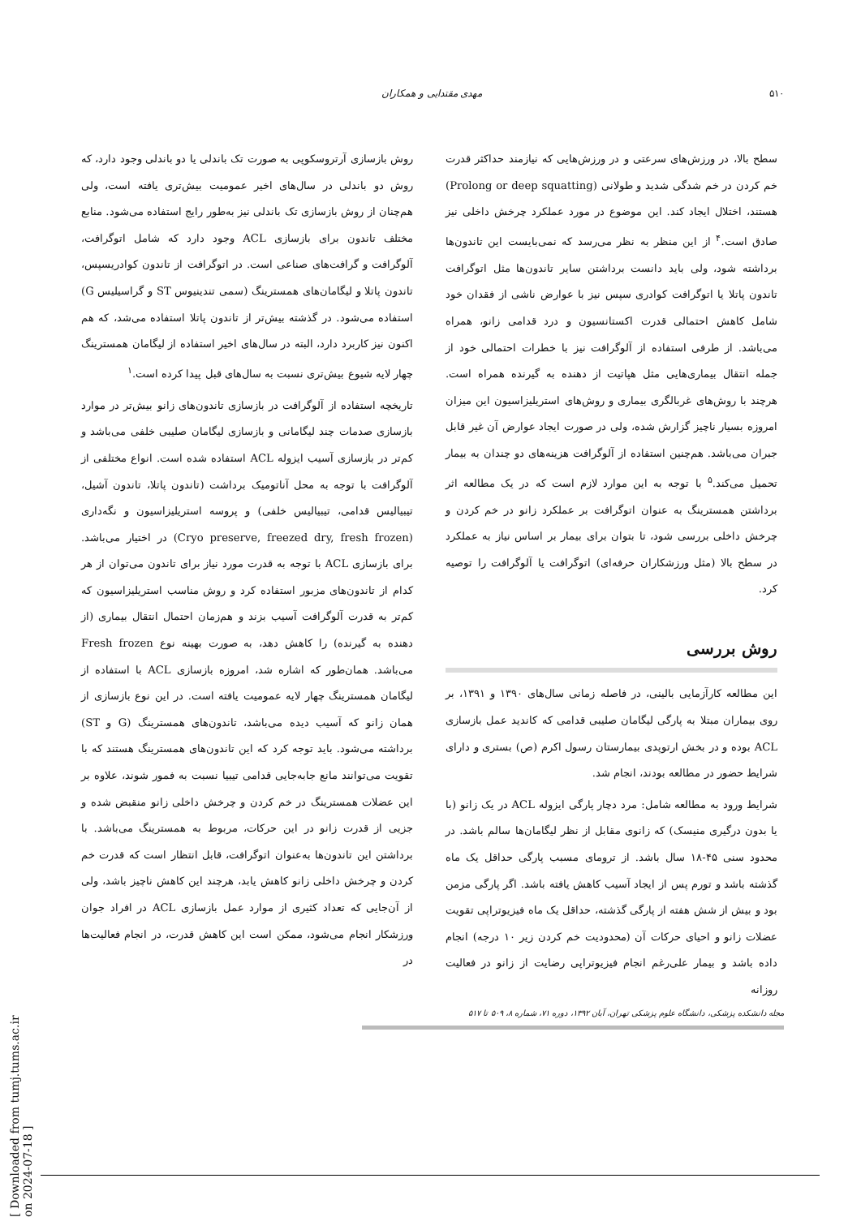مهدی مقتدایی و همکاران ۵۱۰
روش بازسازی آرتروسکوپی به صورت تک باندلی یا دو باندلی وجود دارد، که روش دو باندلی در سال‌های اخیر عمومیت بیش‌تری یافته است، ولی هم‌چنان از روش بازسازی تک باندلی نیز به‌طور رایج استفاده می‌شود. منابع مختلف تاندون برای بازسازی ACL وجود دارد که شامل اتوگرافت، آلوگرافت و گرافت‌های صناعی است. در اتوگرافت از تاندون کوادریسپس، تاندون پاتلا و لیگامان‌های همسترینگ (سمی تندینیوس ST و گراسیلیس G) استفاده می‌شود. در گذشته بیش‌تر از تاندون پاتلا استفاده می‌شد، که هم اکنون نیز کاربرد دارد، البته در سال‌های اخیر استفاده از لیگامان همسترینگ چهار لایه شیوع بیش‌تری نسبت به سال‌های قبل پیدا کرده است.<sup>۱</sup>
تاریخچه استفاده از آلوگرافت در بازسازی تاندون‌های زانو بیش‌تر در موارد بازسازی صدمات چند لیگامانی و بازسازی لیگامان صلیبی خلفی می‌باشد و کم‌تر در بازسازی آسیب ایزوله ACL استفاده شده است. انواع مختلفی از آلوگرافت با توجه به محل آناتومیک برداشت (تاندون پاتلا، تاندون آشیل، تیبیالیس قدامی، تیبیالیس خلفی) و پروسه استریلیزاسیون و نگه‌داری (Cryo preserve, freezed dry, fresh frozen) در اختیار می‌باشد. برای بازسازی ACL با توجه به قدرت مورد نیاز برای تاندون می‌توان از هر کدام از تاندون‌های مزبور استفاده کرد و روش مناسب استریلیزاسیون که کم‌تر به قدرت آلوگرافت آسیب بزند و هم‌زمان احتمال انتقال بیماری (از دهنده به گیرنده) را کاهش دهد، به صورت بهینه نوع Fresh frozen می‌باشد. همان‌طور که اشاره شد، امروزه بازسازی ACL با استفاده از لیگامان همسترینگ چهار لایه عمومیت یافته است. در این نوع بازسازی از همان زانو که آسیب دیده می‌باشد، تاندون‌های همسترینگ (G و ST) برداشته می‌شود. باید توجه کرد که این تاندون‌های همسترینگ هستند که با تقویت می‌توانند مانع جابه‌جایی قدامی تیبیا نسبت به فمور شوند، علاوه بر این عضلات همسترینگ در خم کردن و چرخش داخلی زانو منقبض شده و جزیی از قدرت زانو در این حرکات، مربوط به همسترینگ می‌باشد. با برداشتن این تاندون‌ها به‌عنوان اتوگرافت، قابل انتظار است که قدرت خم کردن و چرخش داخلی زانو کاهش یابد، هرچند این کاهش ناچیز باشد، ولی از آن‌جایی که تعداد کثیری از موارد عمل بازسازی ACL در افراد جوان ورزشکار انجام می‌شود، ممکن است این کاهش قدرت، در انجام فعالیت‌ها در
سطح بالا، در ورزش‌های سرعتی و در ورزش‌هایی که نیازمند حداکثر قدرت خم کردن در خم شدگی شدید و طولانی (Prolong or deep squatting) هستند، اختلال ایجاد کند. این موضوع در مورد عملکرد چرخش داخلی نیز صادق است.<sup>۴</sup> از این منظر به نظر می‌رسد که نمی‌بایست این تاندون‌ها برداشته شود، ولی باید دانست برداشتن سایر تاندون‌ها مثل اتوگرافت تاندون پاتلا یا اتوگرافت کوادری سپس نیز با عوارض ناشی از فقدان خود شامل کاهش احتمالی قدرت اکستانسیون و درد قدامی زانو، همراه می‌باشد. از طرفی استفاده از آلوگرافت نیز با خطرات احتمالی خود از جمله انتقال بیماری‌هایی مثل هپاتیت از دهنده به گیرنده همراه است. هرچند با روش‌های غربالگری بیماری و روش‌های استریلیزاسیون این میزان امروزه بسیار ناچیز گزارش شده، ولی در صورت ایجاد عوارض آن غیر قابل جبران می‌باشد. هم‌چنین استفاده از آلوگرافت هزینه‌های دو چندان به بیمار تحمیل می‌کند.<sup>۵</sup> با توجه به این موارد لازم است که در یک مطالعه اثر برداشتن همسترینگ به عنوان اتوگرافت بر عملکرد زانو در خم کردن و چرخش داخلی بررسی شود، تا بتوان برای بیمار بر اساس نیاز به عملکرد در سطح بالا (مثل ورزشکاران حرفه‌ای) اتوگرافت یا آلوگرافت را توصیه کرد.
روش بررسی
این مطالعه کارآزمایی بالینی، در فاصله زمانی سال‌های ۱۳۹۰ و ۱۳۹۱، بر روی بیماران مبتلا به پارگی لیگامان صلیبی قدامی که کاندید عمل بازسازی ACL بوده و در بخش ارتوپدی بیمارستان رسول اکرم (ص) بستری و دارای شرایط حضور در مطالعه بودند، انجام شد.
شرایط ورود به مطالعه شامل: مرد دچار پارگی ایزوله ACL در یک زانو (با یا بدون درگیری منیسک) که زانوی مقابل از نظر لیگامان‌ها سالم باشد. در محدود سنی ۴۵-۱۸ سال باشد. از تروما‌ی مسبب پارگی حداقل یک ماه گذشته باشد و تورم پس از ایجاد آسیب کاهش یافته باشد. اگر پارگی مزمن بود و بیش از شش هفته از پارگی گذشته، حداقل یک ماه فیزیوتراپی تقویت عضلات زانو و احیای حرکات آن (محدودیت خم کردن زیر ۱۰ درجه) انجام داده باشد و بیمار علی‌رغم انجام فیزیوتراپی رضایت از زانو در فعالیت روزانه
مجله دانشکده پزشکی، دانشگاه علوم پزشکی تهران، آبان ۱۳۹۲، دوره ۷۱، شماره ۸، ۵۰۹ تا ۵۱۷
[ Downloaded from tumj.tums.ac.ir on 2024-07-18 ]